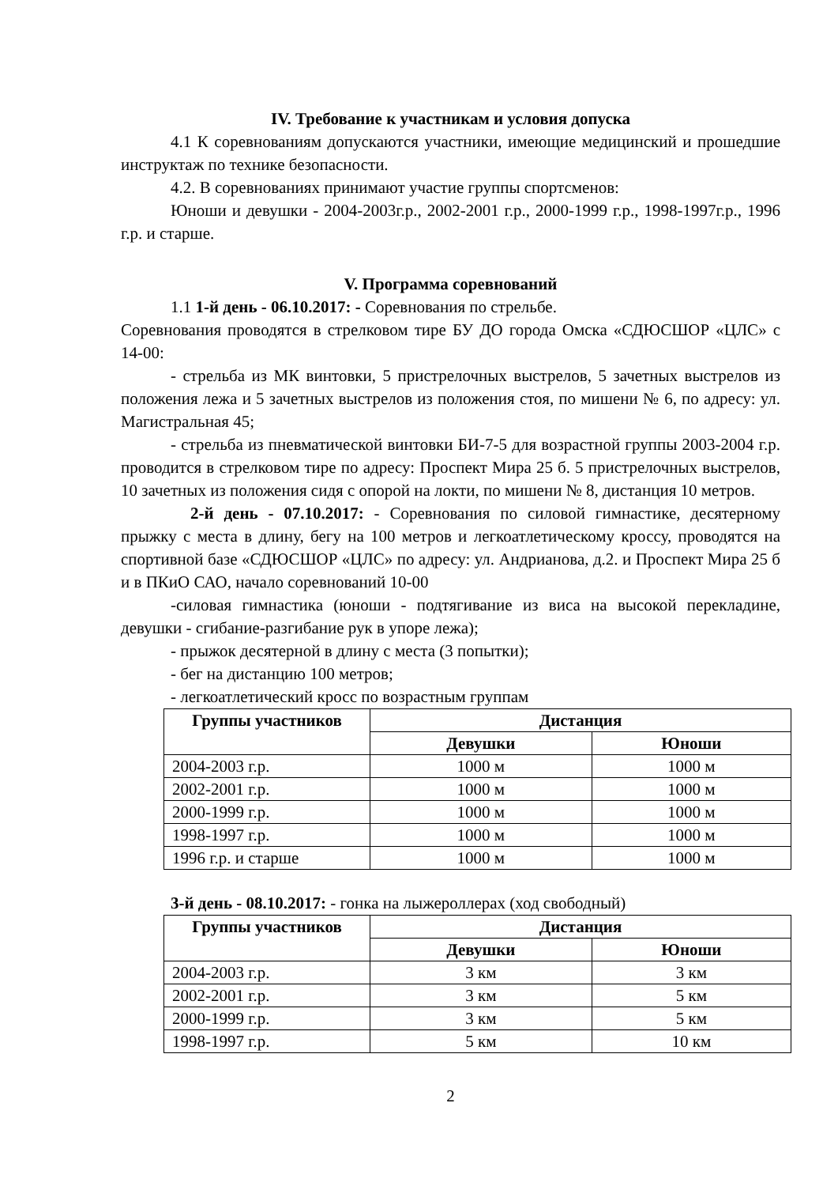IV. Требование к участникам и условия допуска
4.1 К соревнованиям допускаются участники, имеющие медицинский и прошедшие инструктаж по технике безопасности.
4.2. В соревнованиях принимают участие группы спортсменов:
Юноши и девушки - 2004-2003г.р., 2002-2001 г.р., 2000-1999 г.р., 1998-1997г.р., 1996 г.р. и старше.
V. Программа соревнований
1.1 1-й день - 06.10.2017: - Соревнования по стрельбе.
Соревнования проводятся в стрелковом тире БУ ДО города Омска «СДЮСШОР «ЦЛС» с 14-00:
- стрельба из МК винтовки, 5 пристрелочных выстрелов, 5 зачетных выстрелов из положения лежа и 5 зачетных выстрелов из положения стоя, по мишени № 6, по адресу: ул. Магистральная 45;
- стрельба из пневматической винтовки БИ-7-5 для возрастной группы 2003-2004 г.р. проводится в стрелковом тире по адресу: Проспект Мира 25 б. 5 пристрелочных выстрелов, 10 зачетных из положения сидя с опорой на локти, по мишени № 8, дистанция 10 метров.
2-й день - 07.10.2017: - Соревнования по силовой гимнастике, десятерному прыжку с места в длину, бегу на 100 метров и легкоатлетическому кроссу, проводятся на спортивной базе «СДЮСШОР «ЦЛС» по адресу: ул. Андрианова, д.2. и Проспект Мира 25 б и в ПКиО САО, начало соревнований 10-00
-силовая гимнастика (юноши - подтягивание из виса на высокой перекладине, девушки - сгибание-разгибание рук в упоре лежа);
- прыжок десятерной в длину с места (3 попытки);
- бег на дистанцию 100 метров;
- легкоатлетический кросс по возрастным группам
| Группы участников | Дистанция | |
| --- | --- | --- |
| | Девушки | Юноши |
| 2004-2003 г.р. | 1000 м | 1000 м |
| 2002-2001 г.р. | 1000 м | 1000 м |
| 2000-1999 г.р. | 1000 м | 1000 м |
| 1998-1997 г.р. | 1000 м | 1000 м |
| 1996 г.р. и старше | 1000 м | 1000 м |
3-й день - 08.10.2017: - гонка на лыжероллерах (ход свободный)
| Группы участников | Дистанция | |
| --- | --- | --- |
| | Девушки | Юноши |
| 2004-2003 г.р. | 3 км | 3 км |
| 2002-2001 г.р. | 3 км | 5 км |
| 2000-1999 г.р. | 3 км | 5 км |
| 1998-1997 г.р. | 5 км | 10 км |
2